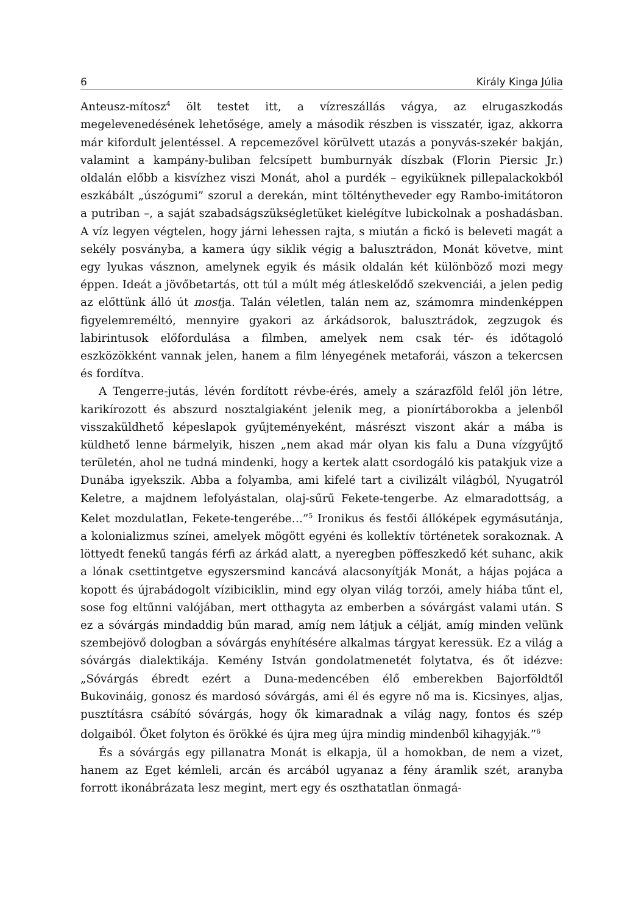6 Király Kinga Júlia
Anteusz-mítosz<sup>4</sup> ölt testet itt, a vízreszállás vágya, az elrugaszkodás megelevenedésének lehetősége, amely a második részben is visszatér, igaz, akkorra már kifordult jelentéssel. A repcemezővel körülvett utazás a ponyvás-szekér bakján, valamint a kampány-buliban felcsípett bumburnyák díszbak (Florin Piersic Jr.) oldalán előbb a kisvízhez viszi Monát, ahol a purdék – egyiküknek pillepalackokból eszkábált „úszógumi” szorul a derekán, mint tölténytheveder egy Rambo-imitátoron a putriban –, a saját szabadságszükségletüket kielégítve lubickolnak a poshadásban. A víz legyen végtelen, hogy járni lehessen rajta, s miután a fickó is beleveti magát a sekély posványba, a kamera úgy siklik végig a balusztrádon, Monát követve, mint egy lyukas vásznon, amelynek egyik és másik oldalán két különböző mozi megy éppen. Ideát a jövőbetartás, ott túl a múlt még átleskelődő szekvenciái, a jelen pedig az előttünk álló út mostja. Talán véletlen, talán nem az, számomra mindenképpen figyelemreméltó, mennyire gyakori az árkádsorok, balusztrádok, zegzugok és labirintusok előfordulása a filmben, amelyek nem csak tér- és időtagoló eszközökként vannak jelen, hanem a film lényegének metaforái, vászon a tekercsen és fordítva.
A Tengerre-jutás, lévén fordított révbe-érés, amely a szárazföld felől jön létre, karikírozott és abszurd nosztalgiaként jelenik meg, a pionírtáborokba a jelenből visszaküldhető képeslapok gyűjteményeként, másrészt viszont akár a mába is küldhető lenne bármelyik, hiszen „nem akad már olyan kis falu a Duna vízgyűjtő területén, ahol ne tudná mindenki, hogy a kertek alatt csordogáló kis patakjuk vize a Dunába igyekszik. Abba a folyamba, ami kifelé tart a civilizált világból, Nyugatról Keletre, a majdnem lefolyástalan, olaj-sűrű Fekete-tengerbe. Az elmaradottság, a Kelet mozdulatlan, Fekete-tengerébe…”<sup>5</sup> Ironikus és festői állóképek egymásutánja, a kolonializmus színei, amelyek mögött egyéni és kollektív történetek sorakoznak. A löttyedt fenekű tangás férfi az árkád alatt, a nyeregben pöffeszkedő két suhanc, akik a lónak csettintgetve egyszersmind kancává alacsonyítják Monát, a hájas pojáca a kopott és újrabádogolt vízibiciklin, mind egy olyan világ torzói, amely hiába tűnt el, sose fog eltűnni valójában, mert otthagyta az emberben a sóvárgást valami után. S ez a sóvárgás mindaddig bűn marad, amíg nem látjuk a célját, amíg minden velünk szembejövő dologban a sóvárgás enyhítésére alkalmas tárgyat keressük. Ez a világ a sóvárgás dialektikája. Kemény István gondolatmenetét folytatva, és őt idézve: „Sóvárgás ébredt ezért a Duna-medencében élő emberekben Bajorföldtől Bukovináig, gonosz és mardosó sóvárgás, ami él és egyre nő ma is. Kicsinyes, aljas, pusztításra csábító sóvárgás, hogy ők kimaradnak a világ nagy, fontos és szép dolgaiból. Őket folyton és örökké és újra meg újra mindig mindenből kihagyják.”<sup>6</sup>
És a sóvárgás egy pillanatra Monát is elkapja, ül a homokban, de nem a vizet, hanem az Eget kémleli, arcán és arcából ugyanaz a fény áramlik szét, aranyba forrott ikonábrázata lesz megint, mert egy és oszthatatlan önmagá-